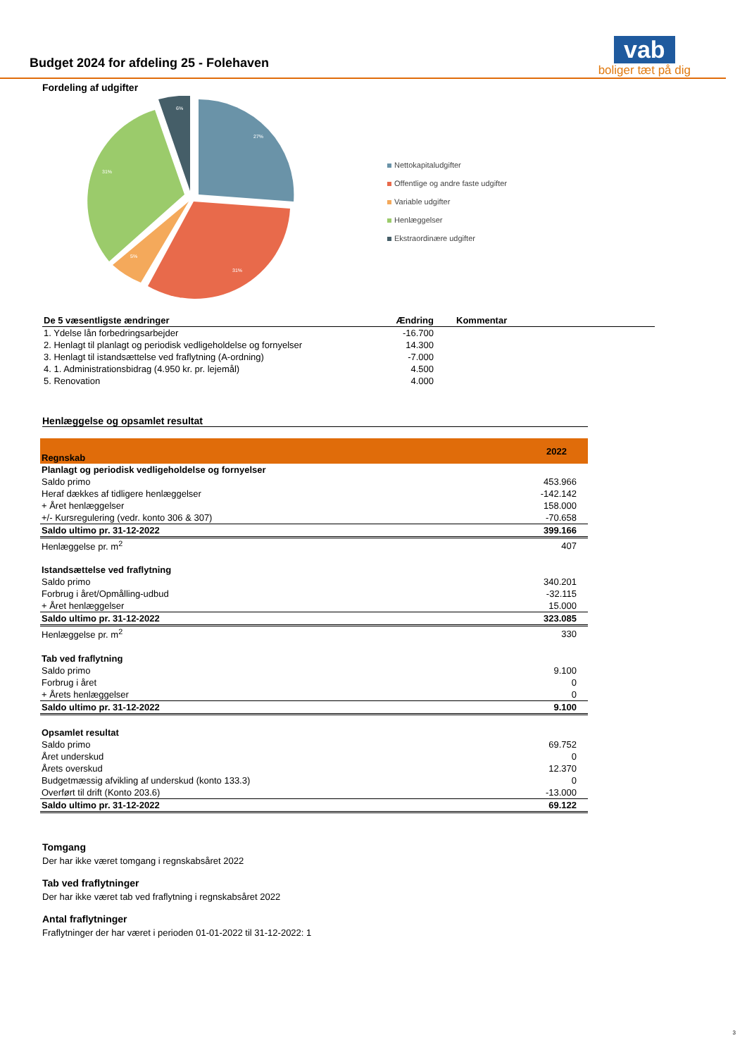Budget 2024 for afdeling 25 - Folehaven
vab
boliger tæt på dig
Fordeling af udgifter
27%
31%
5%
31%
6%
Nettokapitaludgifter
Offentlige og andre faste udgifter
Variable udgifter
Henlæggelser
Ekstraordinære udgifter
| De 5 væsentligste ændringer | Ændring | Kommentar |
| --- | --- | --- |
| 1. Ydelse lån forbedringsarbejder | -16.700 | |
| 2. Henlagt til planlagt og periodisk vedligeholdelse og fornyelser | 14.300 | |
| 3. Henlagt til istandsættelse ved fraflytning (A-ordning) | -7.000 | |
| 4. 1. Administrationsbidrag (4.950 kr. pr. lejemål) | 4.500 | |
| 5. Renovation | 4.000 | |
Henlæggelse og opsamlet resultat
| Regnskab | 2022 |
| --- | --- |
| Planlagt og periodisk vedligeholdelse og fornyelser | |
| Saldo primo | 453.966 |
| Heraf dækkes af tidligere henlæggelser | -142.142 |
| + Året henlæggelser | 158.000 |
| +/- Kursregulering (vedr. konto 306 & 307) | -70.658 |
| Saldo ultimo pr. 31-12-2022 | 399.166 |
| Henlæggelse pr. m<sup>2</sup> | 407 |
| Istandsættelse ved fraflytning | |
| Saldo primo | 340.201 |
| Forbrug i året/Opmålling-udbud | -32.115 |
| + Året henlæggelser | 15.000 |
| Saldo ultimo pr. 31-12-2022 | 323.085 |
| Henlæggelse pr. m<sup>2</sup> | 330 |
| Tab ved fraflytning | |
| Saldo primo | 9.100 |
| Forbrug i året | 0 |
| + Årets henlæggelser | 0 |
| Saldo ultimo pr. 31-12-2022 | 9.100 |
| Opsamlet resultat | |
| Saldo primo | 69.752 |
| Året underskud | 0 |
| Årets overskud | 12.370 |
| Budgetmæssig afvikling af underskud (konto 133.3) | 0 |
| Overført til drift (Konto 203.6) | -13.000 |
| Saldo ultimo pr. 31-12-2022 | 69.122 |
Tomgang
Der har ikke været tomgang i regnskabsåret 2022
Tab ved fraflytninger
Der har ikke været tab ved fraflytning i regnskabsåret 2022
Antal fraflytninger
Fraflytninger der har været i perioden 01-01-2022 til 31-12-2022: 1
3